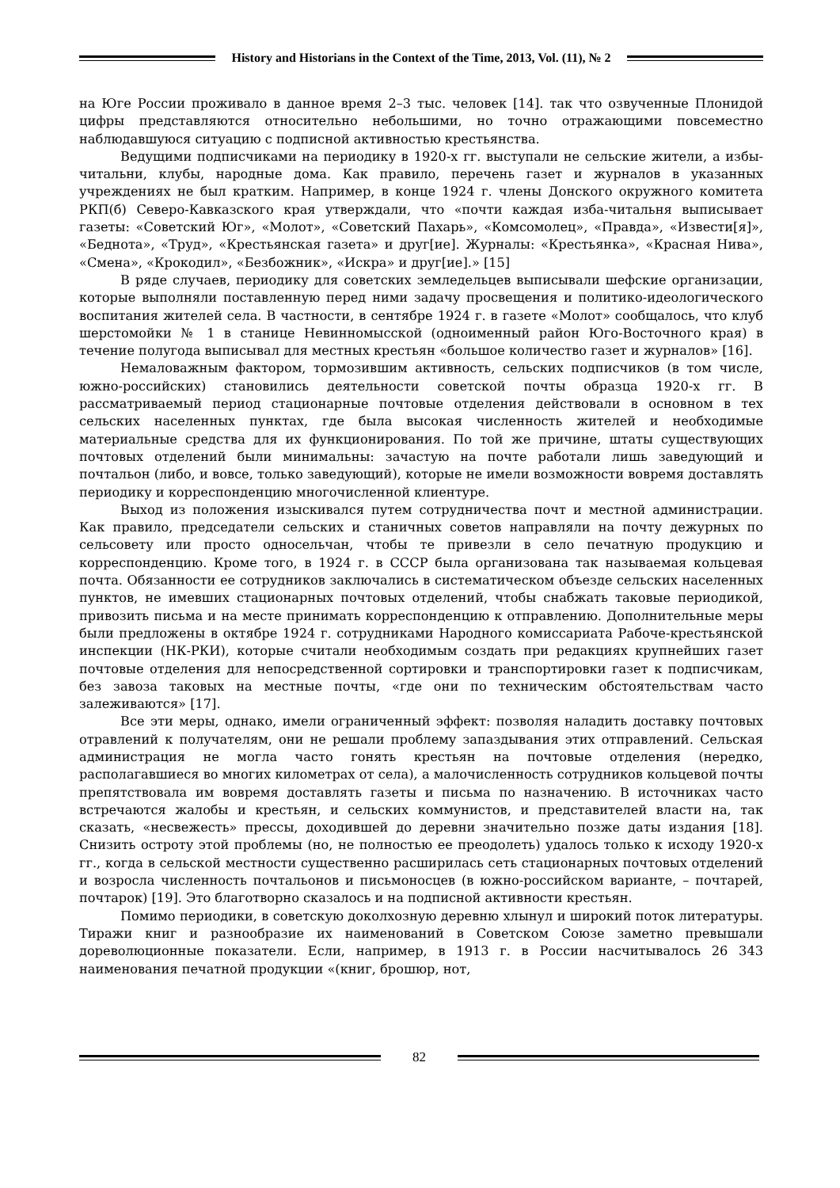History and Historians in the Context of the Time, 2013, Vol. (11), № 2
на Юге России проживало в данное время 2–3 тыс. человек [14]. так что озвученные Плонидой цифры представляются относительно небольшими, но точно отражающими повсеместно наблюдавшуюся ситуацию с подписной активностью крестьянства.
Ведущими подписчиками на периодику в 1920-х гг. выступали не сельские жители, а избы-читальни, клубы, народные дома. Как правило, перечень газет и журналов в указанных учреждениях не был кратким. Например, в конце 1924 г. члены Донского окружного комитета РКП(б) Северо-Кавказского края утверждали, что «почти каждая изба-читальня выписывает газеты: «Советский Юг», «Молот», «Советский Пахарь», «Комсомолец», «Правда», «Извести[я]», «Беднота», «Труд», «Крестьянская газета» и друг[ие]. Журналы: «Крестьянка», «Красная Нива», «Смена», «Крокодил», «Безбожник», «Искра» и друг[ие].» [15]
В ряде случаев, периодику для советских земледельцев выписывали шефские организации, которые выполняли поставленную перед ними задачу просвещения и политико-идеологического воспитания жителей села. В частности, в сентябре 1924 г. в газете «Молот» сообщалось, что клуб шерстомойки № 1 в станице Невинномысской (одноименный район Юго-Восточного края) в течение полугода выписывал для местных крестьян «большое количество газет и журналов» [16].
Немаловажным фактором, тормозившим активность, сельских подписчиков (в том числе, южно-российских) становились деятельности советской почты образца 1920-х гг. В рассматриваемый период стационарные почтовые отделения действовали в основном в тех сельских населенных пунктах, где была высокая численность жителей и необходимые материальные средства для их функционирования. По той же причине, штаты существующих почтовых отделений были минимальны: зачастую на почте работали лишь заведующий и почтальон (либо, и вовсе, только заведующий), которые не имели возможности вовремя доставлять периодику и корреспонденцию многочисленной клиентуре.
Выход из положения изыскивался путем сотрудничества почт и местной администрации. Как правило, председатели сельских и станичных советов направляли на почту дежурных по сельсовету или просто односельчан, чтобы те привезли в село печатную продукцию и корреспонденцию. Кроме того, в 1924 г. в СССР была организована так называемая кольцевая почта. Обязанности ее сотрудников заключались в систематическом объезде сельских населенных пунктов, не имевших стационарных почтовых отделений, чтобы снабжать таковые периодикой, привозить письма и на месте принимать корреспонденцию к отправлению. Дополнительные меры были предложены в октябре 1924 г. сотрудниками Народного комиссариата Рабоче-крестьянской инспекции (НК-РКИ), которые считали необходимым создать при редакциях крупнейших газет почтовые отделения для непосредственной сортировки и транспортировки газет к подписчикам, без завоза таковых на местные почты, «где они по техническим обстоятельствам часто залеживаются» [17].
Все эти меры, однако, имели ограниченный эффект: позволяя наладить доставку почтовых отравлений к получателям, они не решали проблему запаздывания этих отправлений. Сельская администрация не могла часто гонять крестьян на почтовые отделения (нередко, располагавшиеся во многих километрах от села), а малочисленность сотрудников кольцевой почты препятствовала им вовремя доставлять газеты и письма по назначению. В источниках часто встречаются жалобы и крестьян, и сельских коммунистов, и представителей власти на, так сказать, «несвежесть» прессы, доходившей до деревни значительно позже даты издания [18]. Снизить остроту этой проблемы (но, не полностью ее преодолеть) удалось только к исходу 1920-х гг., когда в сельской местности существенно расширилась сеть стационарных почтовых отделений и возросла численность почтальонов и письмоносцев (в южно-российском варианте, – почтарей, почтарок) [19]. Это благотворно сказалось и на подписной активности крестьян.
Помимо периодики, в советскую доколхозную деревню хлынул и широкий поток литературы. Тиражи книг и разнообразие их наименований в Советском Союзе заметно превышали дореволюционные показатели. Если, например, в 1913 г. в России насчитывалось 26 343 наименования печатной продукции «(книг, брошюр, нот,
82